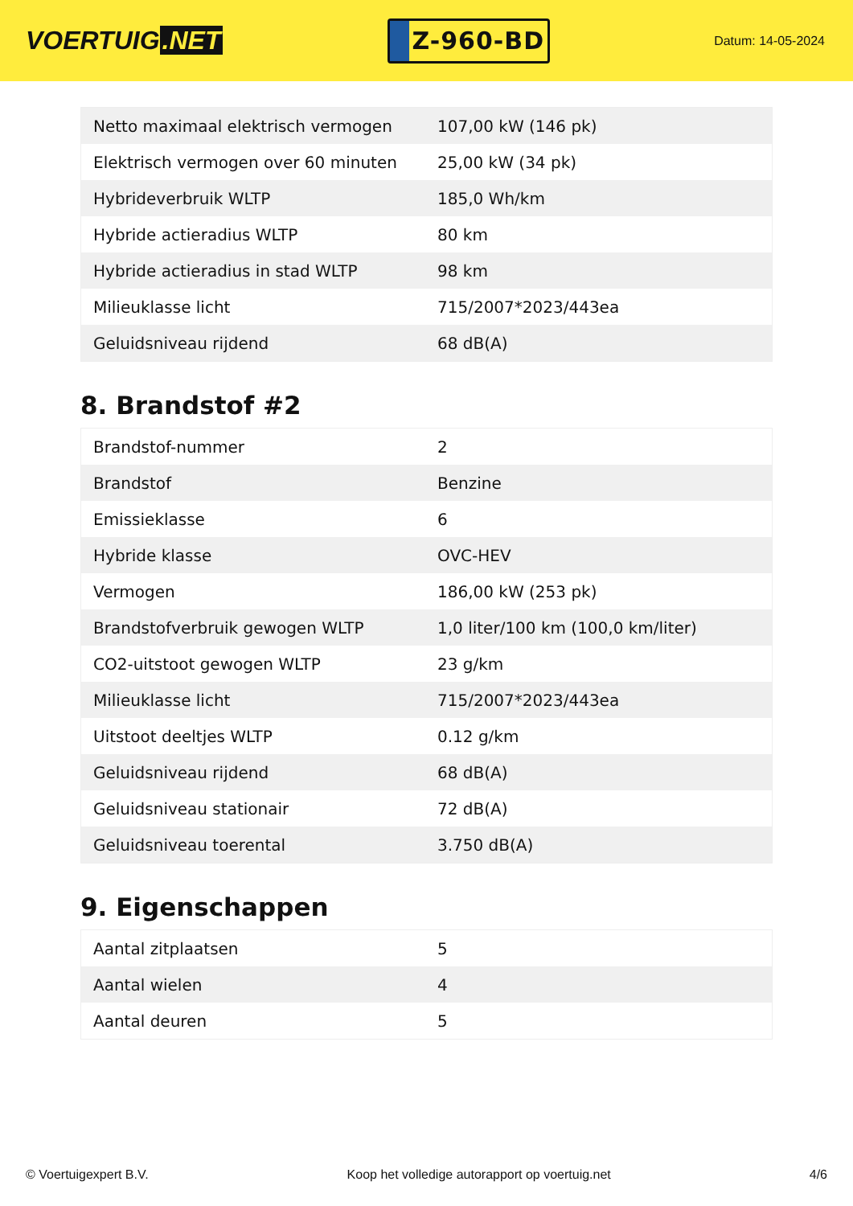VOERTUIG.NET
Z-960-BD
Datum: 14-05-2024
| Netto maximaal elektrisch vermogen | 107,00 kW (146 pk) |
| Elektrisch vermogen over 60 minuten | 25,00 kW (34 pk) |
| Hybrideverbruik WLTP | 185,0 Wh/km |
| Hybride actieradius WLTP | 80 km |
| Hybride actieradius in stad WLTP | 98 km |
| Milieuklasse licht | 715/2007*2023/443ea |
| Geluidsniveau rijdend | 68 dB(A) |
8. Brandstof #2
| Brandstof-nummer | 2 |
| Brandstof | Benzine |
| Emissieklasse | 6 |
| Hybride klasse | OVC-HEV |
| Vermogen | 186,00 kW (253 pk) |
| Brandstofverbruik gewogen WLTP | 1,0 liter/100 km (100,0 km/liter) |
| CO2-uitstoot gewogen WLTP | 23 g/km |
| Milieuklasse licht | 715/2007*2023/443ea |
| Uitstoot deeltjes WLTP | 0.12 g/km |
| Geluidsniveau rijdend | 68 dB(A) |
| Geluidsniveau stationair | 72 dB(A) |
| Geluidsniveau toerental | 3.750 dB(A) |
9. Eigenschappen
| Aantal zitplaatsen | 5 |
| Aantal wielen | 4 |
| Aantal deuren | 5 |
© Voertuigexpert B.V. Koop het volledige autorapport op voertuig.net 4/6